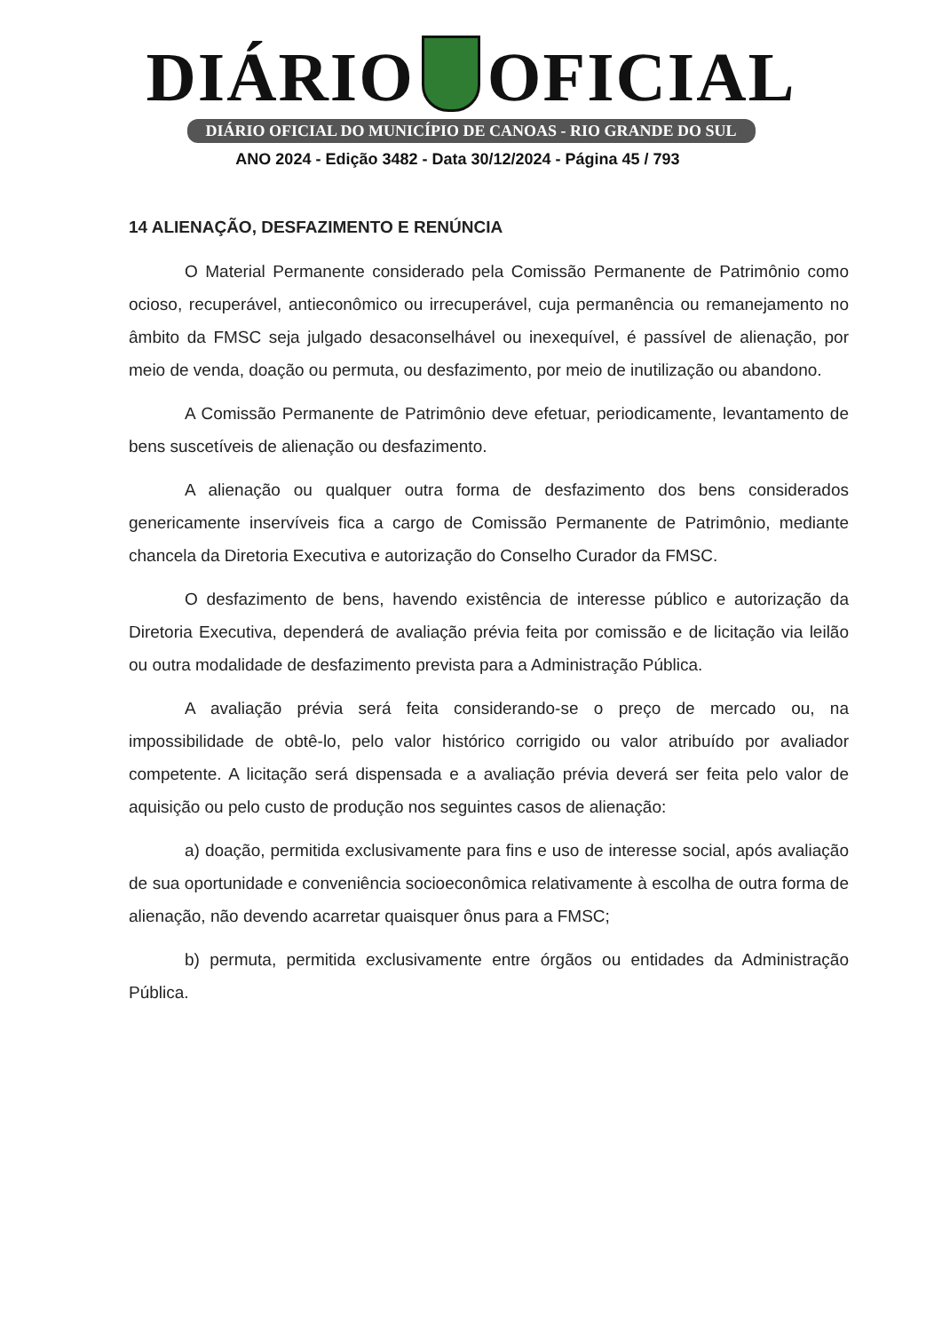DIÁRIO OFICIAL
DIÁRIO OFICIAL DO MUNICÍPIO DE CANOAS - RIO GRANDE DO SUL
ANO 2024 - Edição 3482 - Data 30/12/2024 - Página 45 / 793
14 ALIENAÇÃO, DESFAZIMENTO E RENÚNCIA
O Material Permanente considerado pela Comissão Permanente de Patrimônio como ocioso, recuperável, antieconômico ou irrecuperável, cuja permanência ou remanejamento no âmbito da FMSC seja julgado desaconselhável ou inexequível, é passível de alienação, por meio de venda, doação ou permuta, ou desfazimento, por meio de inutilização ou abandono.
A Comissão Permanente de Patrimônio deve efetuar, periodicamente, levantamento de bens suscetíveis de alienação ou desfazimento.
A alienação ou qualquer outra forma de desfazimento dos bens considerados genericamente inservíveis fica a cargo de Comissão Permanente de Patrimônio, mediante chancela da Diretoria Executiva e autorização do Conselho Curador da FMSC.
O desfazimento de bens, havendo existência de interesse público e autorização da Diretoria Executiva, dependerá de avaliação prévia feita por comissão e de licitação via leilão ou outra modalidade de desfazimento prevista para a Administração Pública.
A avaliação prévia será feita considerando-se o preço de mercado ou, na impossibilidade de obtê-lo, pelo valor histórico corrigido ou valor atribuído por avaliador competente. A licitação será dispensada e a avaliação prévia deverá ser feita pelo valor de aquisição ou pelo custo de produção nos seguintes casos de alienação:
a) doação, permitida exclusivamente para fins e uso de interesse social, após avaliação de sua oportunidade e conveniência socioeconômica relativamente à escolha de outra forma de alienação, não devendo acarretar quaisquer ônus para a FMSC;
b) permuta, permitida exclusivamente entre órgãos ou entidades da Administração Pública.